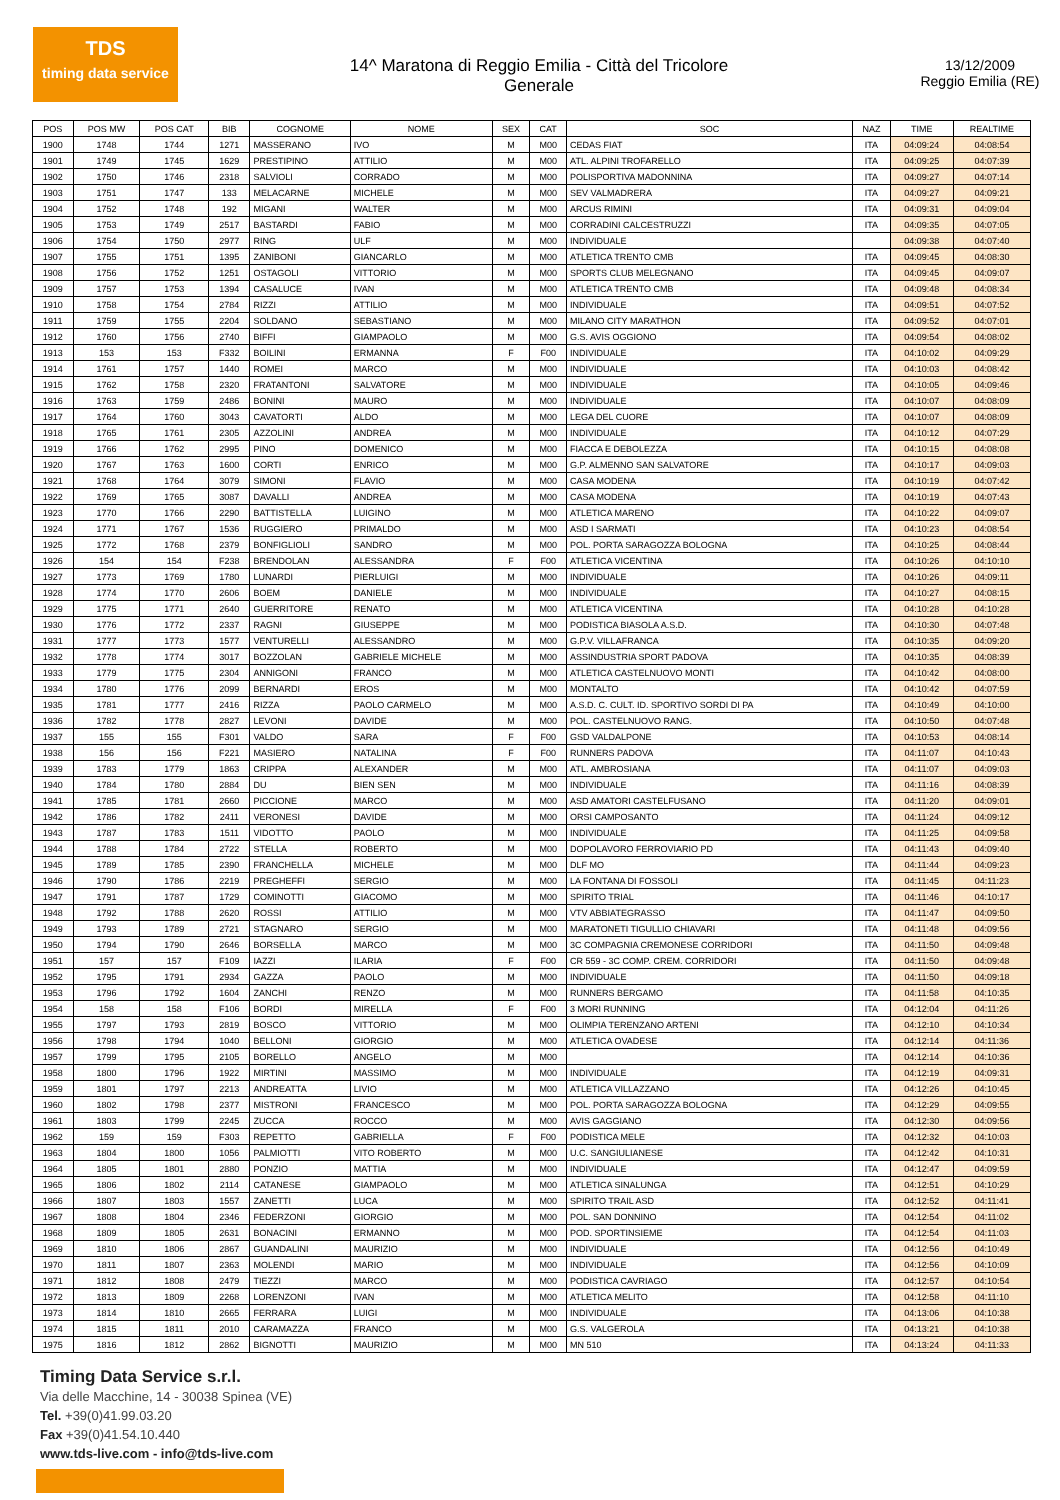TDS
timing data service
14^ Maratona di Reggio Emilia - Città del Tricolore
Generale
13/12/2009
Reggio Emilia (RE)
| POS | POS MW | POS CAT | BIB | COGNOME | NOME | SEX | CAT | SOC | NAZ | TIME | REALTIME |
| --- | --- | --- | --- | --- | --- | --- | --- | --- | --- | --- | --- |
| 1900 | 1748 | 1744 | 1271 | MASSERANO | IVO | M | M00 | CEDAS FIAT | ITA | 04:09:24 | 04:08:54 |
| 1901 | 1749 | 1745 | 1629 | PRESTIPINO | ATTILIO | M | M00 | ATL. ALPINI TROFARELLO | ITA | 04:09:25 | 04:07:39 |
| 1902 | 1750 | 1746 | 2318 | SALVIOLI | CORRADO | M | M00 | POLISPORTIVA MADONNINA | ITA | 04:09:27 | 04:07:14 |
| 1903 | 1751 | 1747 | 133 | MELACARNE | MICHELE | M | M00 | SEV VALMADRERA | ITA | 04:09:27 | 04:09:21 |
| 1904 | 1752 | 1748 | 192 | MIGANI | WALTER | M | M00 | ARCUS RIMINI | ITA | 04:09:31 | 04:09:04 |
| 1905 | 1753 | 1749 | 2517 | BASTARDI | FABIO | M | M00 | CORRADINI CALCESTRUZZI | ITA | 04:09:35 | 04:07:05 |
| 1906 | 1754 | 1750 | 2977 | RING | ULF | M | M00 | INDIVIDUALE | | 04:09:38 | 04:07:40 |
| 1907 | 1755 | 1751 | 1395 | ZANIBONI | GIANCARLO | M | M00 | ATLETICA TRENTO CMB | ITA | 04:09:45 | 04:08:30 |
| 1908 | 1756 | 1752 | 1251 | OSTAGOLI | VITTORIO | M | M00 | SPORTS CLUB MELEGNANO | ITA | 04:09:45 | 04:09:07 |
| 1909 | 1757 | 1753 | 1394 | CASALUCE | IVAN | M | M00 | ATLETICA TRENTO CMB | ITA | 04:09:48 | 04:08:34 |
| 1910 | 1758 | 1754 | 2784 | RIZZI | ATTILIO | M | M00 | INDIVIDUALE | ITA | 04:09:51 | 04:07:52 |
| 1911 | 1759 | 1755 | 2204 | SOLDANO | SEBASTIANO | M | M00 | MILANO CITY MARATHON | ITA | 04:09:52 | 04:07:01 |
| 1912 | 1760 | 1756 | 2740 | BIFFI | GIAMPAOLO | M | M00 | G.S. AVIS OGGIONO | ITA | 04:09:54 | 04:08:02 |
| 1913 | 153 | 153 | F332 | BOILINI | ERMANNA | F | F00 | INDIVIDUALE | ITA | 04:10:02 | 04:09:29 |
| 1914 | 1761 | 1757 | 1440 | ROMEI | MARCO | M | M00 | INDIVIDUALE | ITA | 04:10:03 | 04:08:42 |
| 1915 | 1762 | 1758 | 2320 | FRATANTONI | SALVATORE | M | M00 | INDIVIDUALE | ITA | 04:10:05 | 04:09:46 |
| 1916 | 1763 | 1759 | 2486 | BONINI | MAURO | M | M00 | INDIVIDUALE | ITA | 04:10:07 | 04:08:09 |
| 1917 | 1764 | 1760 | 3043 | CAVATORTI | ALDO | M | M00 | LEGA DEL CUORE | ITA | 04:10:07 | 04:08:09 |
| 1918 | 1765 | 1761 | 2305 | AZZOLINI | ANDREA | M | M00 | INDIVIDUALE | ITA | 04:10:12 | 04:07:29 |
| 1919 | 1766 | 1762 | 2995 | PINO | DOMENICO | M | M00 | FIACCA E DEBOLEZZA | ITA | 04:10:15 | 04:08:08 |
| 1920 | 1767 | 1763 | 1600 | CORTI | ENRICO | M | M00 | G.P. ALMENNO SAN SALVATORE | ITA | 04:10:17 | 04:09:03 |
| 1921 | 1768 | 1764 | 3079 | SIMONI | FLAVIO | M | M00 | CASA MODENA | ITA | 04:10:19 | 04:07:42 |
| 1922 | 1769 | 1765 | 3087 | DAVALLI | ANDREA | M | M00 | CASA MODENA | ITA | 04:10:19 | 04:07:43 |
| 1923 | 1770 | 1766 | 2290 | BATTISTELLA | LUIGINO | M | M00 | ATLETICA MARENO | ITA | 04:10:22 | 04:09:07 |
| 1924 | 1771 | 1767 | 1536 | RUGGIERO | PRIMALDO | M | M00 | ASD I SARMATI | ITA | 04:10:23 | 04:08:54 |
| 1925 | 1772 | 1768 | 2379 | BONFIGLIOLI | SANDRO | M | M00 | POL. PORTA SARAGOZZA BOLOGNA | ITA | 04:10:25 | 04:08:44 |
| 1926 | 154 | 154 | F238 | BRENDOLAN | ALESSANDRA | F | F00 | ATLETICA VICENTINA | ITA | 04:10:26 | 04:10:10 |
| 1927 | 1773 | 1769 | 1780 | LUNARDI | PIERLUIGI | M | M00 | INDIVIDUALE | ITA | 04:10:26 | 04:09:11 |
| 1928 | 1774 | 1770 | 2606 | BOEM | DANIELE | M | M00 | INDIVIDUALE | ITA | 04:10:27 | 04:08:15 |
| 1929 | 1775 | 1771 | 2640 | GUERRITORE | RENATO | M | M00 | ATLETICA VICENTINA | ITA | 04:10:28 | 04:10:28 |
| 1930 | 1776 | 1772 | 2337 | RAGNI | GIUSEPPE | M | M00 | PODISTICA BIASOLA A.S.D. | ITA | 04:10:30 | 04:07:48 |
| 1931 | 1777 | 1773 | 1577 | VENTURELLI | ALESSANDRO | M | M00 | G.P.V. VILLAFRANCA | ITA | 04:10:35 | 04:09:20 |
| 1932 | 1778 | 1774 | 3017 | BOZZOLAN | GABRIELE MICHELE | M | M00 | ASSINDUSTRIA SPORT PADOVA | ITA | 04:10:35 | 04:08:39 |
| 1933 | 1779 | 1775 | 2304 | ANNIGONI | FRANCO | M | M00 | ATLETICA CASTELNUOVO MONTI | ITA | 04:10:42 | 04:08:00 |
| 1934 | 1780 | 1776 | 2099 | BERNARDI | EROS | M | M00 | MONTALTO | ITA | 04:10:42 | 04:07:59 |
| 1935 | 1781 | 1777 | 2416 | RIZZA | PAOLO CARMELO | M | M00 | A.S.D. C. CULT. ID. SPORTIVO SORDI DI PA | ITA | 04:10:49 | 04:10:00 |
| 1936 | 1782 | 1778 | 2827 | LEVONI | DAVIDE | M | M00 | POL. CASTELNUOVO RANG. | ITA | 04:10:50 | 04:07:48 |
| 1937 | 155 | 155 | F301 | VALDO | SARA | F | F00 | GSD VALDALPONE | ITA | 04:10:53 | 04:08:14 |
| 1938 | 156 | 156 | F221 | MASIERO | NATALINA | F | F00 | RUNNERS PADOVA | ITA | 04:11:07 | 04:10:43 |
| 1939 | 1783 | 1779 | 1863 | CRIPPA | ALEXANDER | M | M00 | ATL. AMBROSIANA | ITA | 04:11:07 | 04:09:03 |
| 1940 | 1784 | 1780 | 2884 | DU | BIEN SEN | M | M00 | INDIVIDUALE | ITA | 04:11:16 | 04:08:39 |
| 1941 | 1785 | 1781 | 2660 | PICCIONE | MARCO | M | M00 | ASD AMATORI CASTELFUSANO | ITA | 04:11:20 | 04:09:01 |
| 1942 | 1786 | 1782 | 2411 | VERONESI | DAVIDE | M | M00 | ORSI CAMPOSANTO | ITA | 04:11:24 | 04:09:12 |
| 1943 | 1787 | 1783 | 1511 | VIDOTTO | PAOLO | M | M00 | INDIVIDUALE | ITA | 04:11:25 | 04:09:58 |
| 1944 | 1788 | 1784 | 2722 | STELLA | ROBERTO | M | M00 | DOPOLAVORO FERROVIARIO PD | ITA | 04:11:43 | 04:09:40 |
| 1945 | 1789 | 1785 | 2390 | FRANCHELLA | MICHELE | M | M00 | DLF MO | ITA | 04:11:44 | 04:09:23 |
| 1946 | 1790 | 1786 | 2219 | PREGHEFFI | SERGIO | M | M00 | LA FONTANA DI FOSSOLI | ITA | 04:11:45 | 04:11:23 |
| 1947 | 1791 | 1787 | 1729 | COMINOTTI | GIACOMO | M | M00 | SPIRITO TRIAL | ITA | 04:11:46 | 04:10:17 |
| 1948 | 1792 | 1788 | 2620 | ROSSI | ATTILIO | M | M00 | VTV ABBIATEGRASSO | ITA | 04:11:47 | 04:09:50 |
| 1949 | 1793 | 1789 | 2721 | STAGNARO | SERGIO | M | M00 | MARATONETI TIGULLIO CHIAVARI | ITA | 04:11:48 | 04:09:56 |
| 1950 | 1794 | 1790 | 2646 | BORSELLA | MARCO | M | M00 | 3C COMPAGNIA CREMONESE CORRIDORI | ITA | 04:11:50 | 04:09:48 |
| 1951 | 157 | 157 | F109 | IAZZI | ILARIA | F | F00 | CR 559 - 3C COMP. CREM. CORRIDORI | ITA | 04:11:50 | 04:09:48 |
| 1952 | 1795 | 1791 | 2934 | GAZZA | PAOLO | M | M00 | INDIVIDUALE | ITA | 04:11:50 | 04:09:18 |
| 1953 | 1796 | 1792 | 1604 | ZANCHI | RENZO | M | M00 | RUNNERS BERGAMO | ITA | 04:11:58 | 04:10:35 |
| 1954 | 158 | 158 | F106 | BORDI | MIRELLA | F | F00 | 3 MORI RUNNING | ITA | 04:12:04 | 04:11:26 |
| 1955 | 1797 | 1793 | 2819 | BOSCO | VITTORIO | M | M00 | OLIMPIA TERENZANO ARTENI | ITA | 04:12:10 | 04:10:34 |
| 1956 | 1798 | 1794 | 1040 | BELLONI | GIORGIO | M | M00 | ATLETICA OVADESE | ITA | 04:12:14 | 04:11:36 |
| 1957 | 1799 | 1795 | 2105 | BORELLO | ANGELO | M | M00 | | ITA | 04:12:14 | 04:10:36 |
| 1958 | 1800 | 1796 | 1922 | MIRTINI | MASSIMO | M | M00 | INDIVIDUALE | ITA | 04:12:19 | 04:09:31 |
| 1959 | 1801 | 1797 | 2213 | ANDREATTA | LIVIO | M | M00 | ATLETICA VILLAZZANO | ITA | 04:12:26 | 04:10:45 |
| 1960 | 1802 | 1798 | 2377 | MISTRONI | FRANCESCO | M | M00 | POL. PORTA SARAGOZZA BOLOGNA | ITA | 04:12:29 | 04:09:55 |
| 1961 | 1803 | 1799 | 2245 | ZUCCA | ROCCO | M | M00 | AVIS GAGGIANO | ITA | 04:12:30 | 04:09:56 |
| 1962 | 159 | 159 | F303 | REPETTO | GABRIELLA | F | F00 | PODISTICA MELE | ITA | 04:12:32 | 04:10:03 |
| 1963 | 1804 | 1800 | 1056 | PALMIOTTI | VITO ROBERTO | M | M00 | U.C. SANGIULIANESE | ITA | 04:12:42 | 04:10:31 |
| 1964 | 1805 | 1801 | 2880 | PONZIO | MATTIA | M | M00 | INDIVIDUALE | ITA | 04:12:47 | 04:09:59 |
| 1965 | 1806 | 1802 | 2114 | CATANESE | GIAMPAOLO | M | M00 | ATLETICA SINALUNGA | ITA | 04:12:51 | 04:10:29 |
| 1966 | 1807 | 1803 | 1557 | ZANETTI | LUCA | M | M00 | SPIRITO TRAIL ASD | ITA | 04:12:52 | 04:11:41 |
| 1967 | 1808 | 1804 | 2346 | FEDERZONI | GIORGIO | M | M00 | POL. SAN DONNINO | ITA | 04:12:54 | 04:11:02 |
| 1968 | 1809 | 1805 | 2631 | BONACINI | ERMANNO | M | M00 | POD. SPORTINSIEME | ITA | 04:12:54 | 04:11:03 |
| 1969 | 1810 | 1806 | 2867 | GUANDALINI | MAURIZIO | M | M00 | INDIVIDUALE | ITA | 04:12:56 | 04:10:49 |
| 1970 | 1811 | 1807 | 2363 | MOLENDI | MARIO | M | M00 | INDIVIDUALE | ITA | 04:12:56 | 04:10:09 |
| 1971 | 1812 | 1808 | 2479 | TIEZZI | MARCO | M | M00 | PODISTICA CAVRIAGO | ITA | 04:12:57 | 04:10:54 |
| 1972 | 1813 | 1809 | 2268 | LORENZONI | IVAN | M | M00 | ATLETICA MELITO | ITA | 04:12:58 | 04:11:10 |
| 1973 | 1814 | 1810 | 2665 | FERRARA | LUIGI | M | M00 | INDIVIDUALE | ITA | 04:13:06 | 04:10:38 |
| 1974 | 1815 | 1811 | 2010 | CARAMAZZA | FRANCO | M | M00 | G.S. VALGEROLA | ITA | 04:13:21 | 04:10:38 |
| 1975 | 1816 | 1812 | 2862 | BIGNOTTI | MAURIZIO | M | M00 | MN 510 | ITA | 04:13:24 | 04:11:33 |
Timing Data Service s.r.l.
Via delle Macchine, 14 - 30038 Spinea (VE)
Tel. +39(0)41.99.03.20
Fax +39(0)41.54.10.440
www.tds-live.com - info@tds-live.com